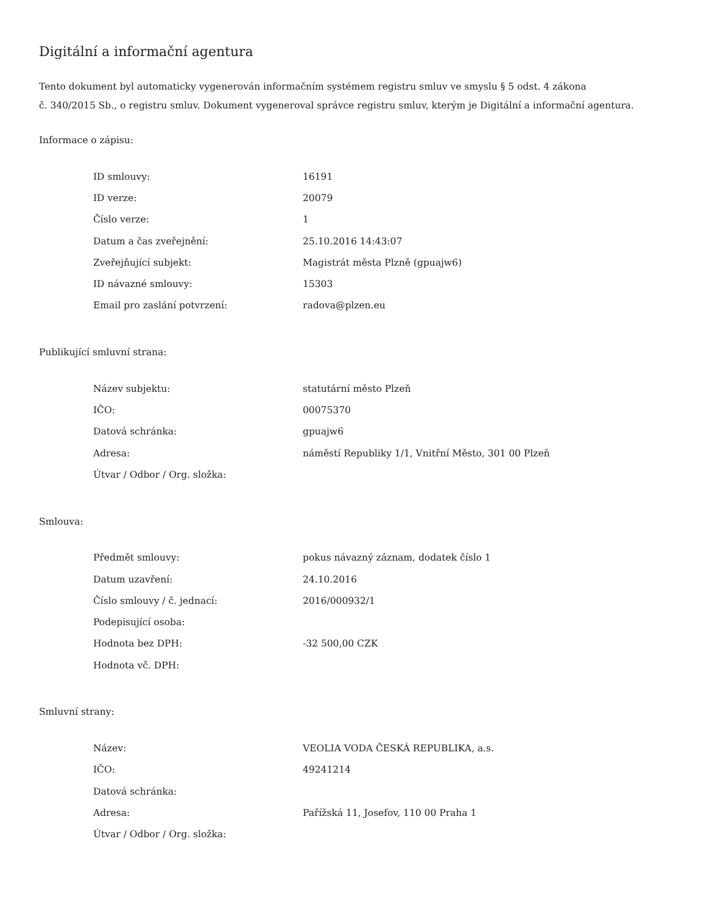Digitální a informační agentura
Tento dokument byl automaticky vygenerován informačním systémem registru smluv ve smyslu § 5 odst. 4 zákona
č. 340/2015 Sb., o registru smluv. Dokument vygeneroval správce registru smluv, kterým je Digitální a informační agentura.
Informace o zápisu:
| ID smlouvy: | 16191 |
| ID verze: | 20079 |
| Číslo verze: | 1 |
| Datum a čas zveřejnění: | 25.10.2016 14:43:07 |
| Zveřejňující subjekt: | Magistrát města Plzně (gpuajw6) |
| ID návazné smlouvy: | 15303 |
| Email pro zaslání potvrzení: | radova@plzen.eu |
Publikující smluvní strana:
| Název subjektu: | statutární město Plzeň |
| IČO: | 00075370 |
| Datová schránka: | gpuajw6 |
| Adresa: | náměstí Republiky 1/1, Vnitřní Město, 301 00 Plzeň |
| Útvar / Odbor / Org. složka: | |
Smlouva:
| Předmět smlouvy: | pokus návazný záznam, dodatek číslo 1 |
| Datum uzavření: | 24.10.2016 |
| Číslo smlouvy / č. jednací: | 2016/000932/1 |
| Podepisující osoba: | |
| Hodnota bez DPH: | -32 500,00 CZK |
| Hodnota vč. DPH: | |
Smluvní strany:
| Název: | VEOLIA VODA ČESKÁ REPUBLIKA, a.s. |
| IČO: | 49241214 |
| Datová schránka: | |
| Adresa: | Pařížská 11, Josefov, 110 00 Praha 1 |
| Útvar / Odbor / Org. složka: | |